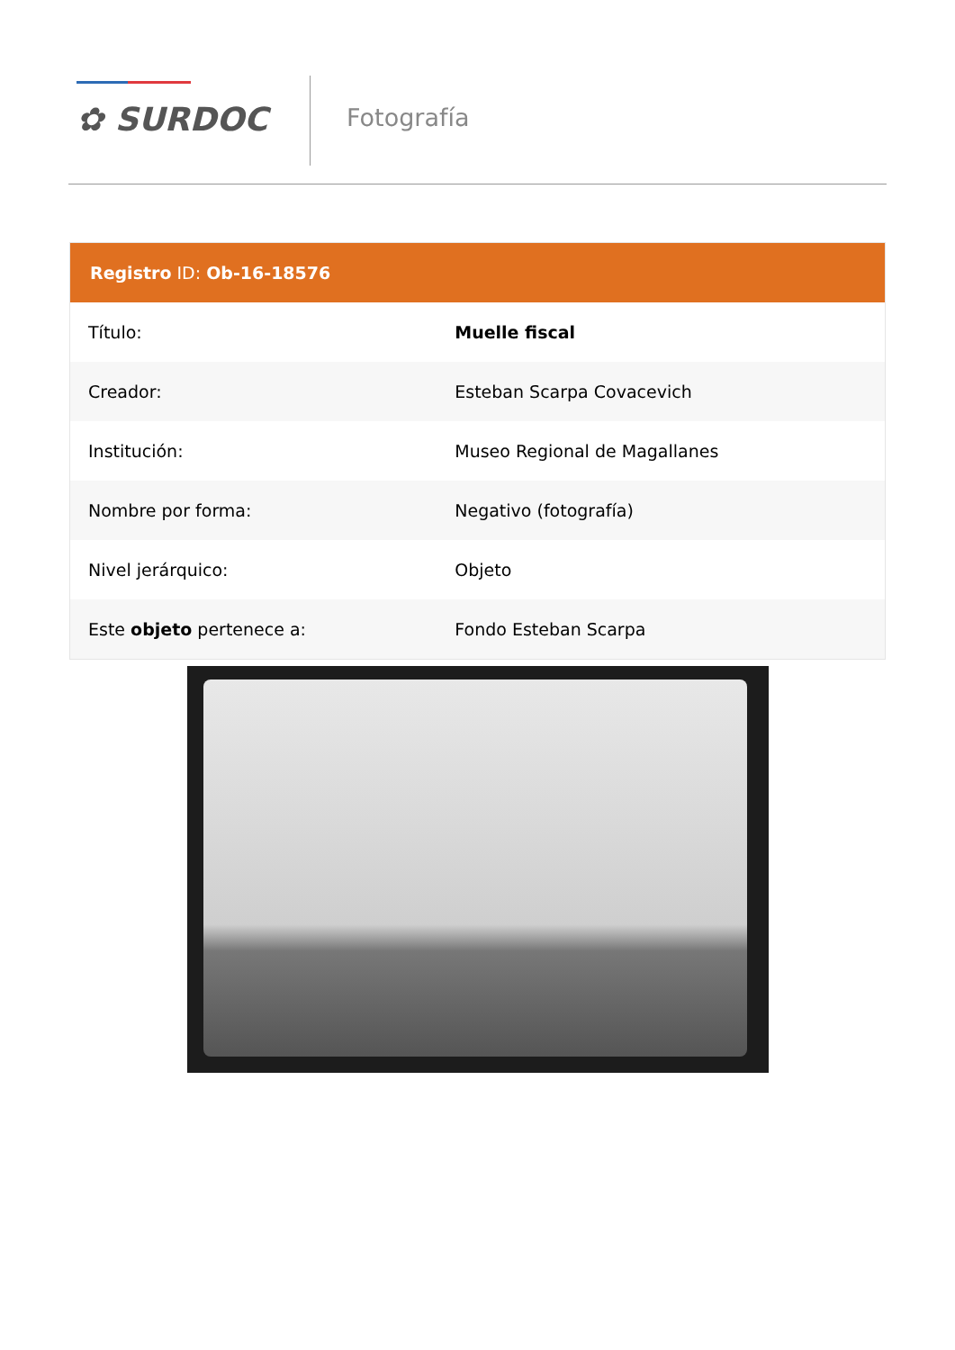✿ SURDOC Fotografía
Registro ID: Ob-16-18576
| Título: | Muelle fiscal |
| Creador: | Esteban Scarpa Covacevich |
| Institución: | Museo Regional de Magallanes |
| Nombre por forma: | Negativo (fotografía) |
| Nivel jerárquico: | Objeto |
| Este objeto pertenece a: | Fondo Esteban Scarpa |